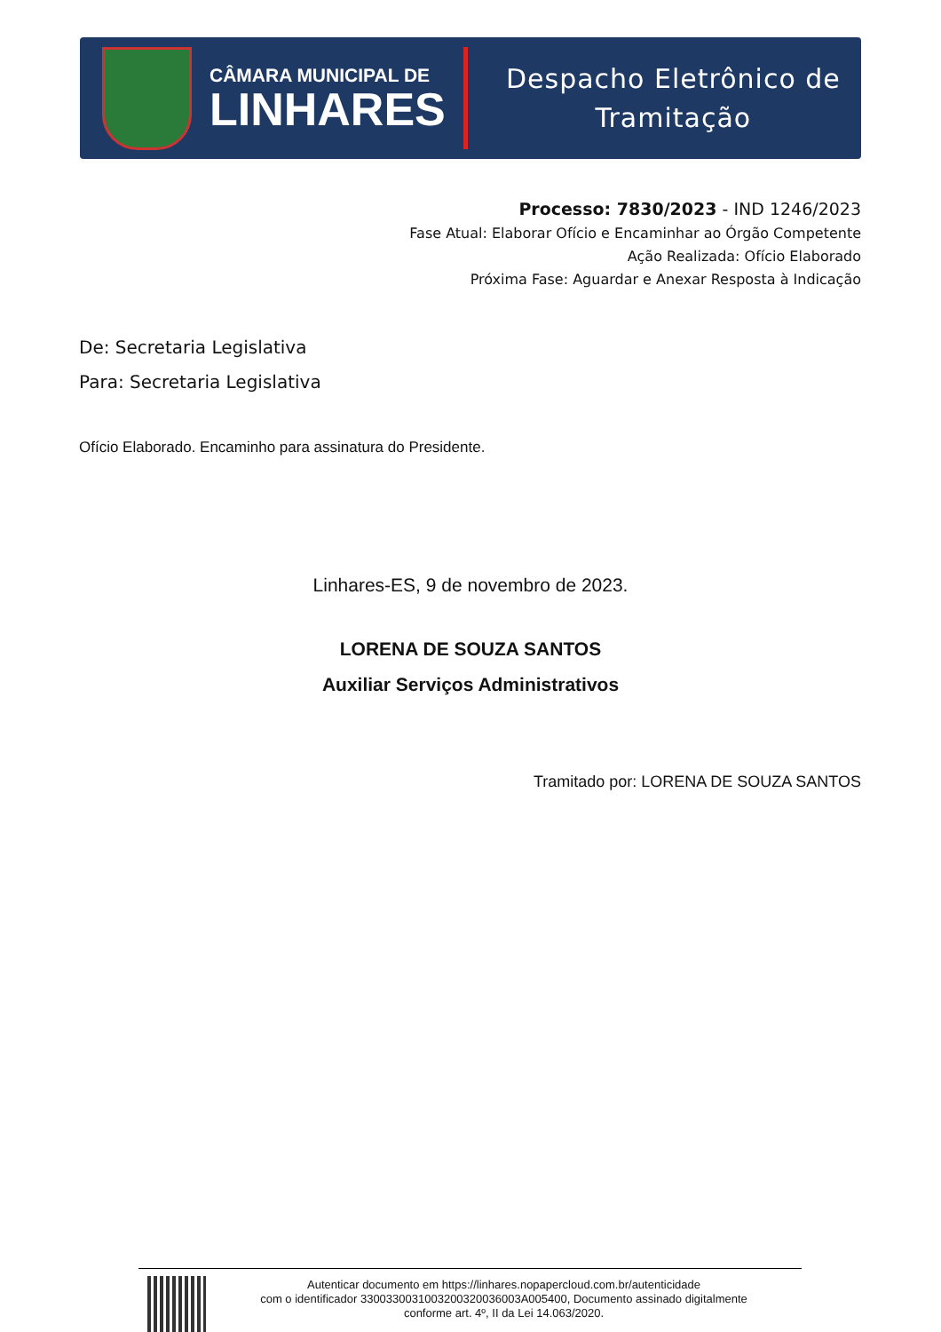CÂMARA MUNICIPAL DE
LINHARES
Despacho Eletrônico de
Tramitação
Processo: 7830/2023 - IND 1246/2023
Fase Atual: Elaborar Ofício e Encaminhar ao Órgão Competente
Ação Realizada: Ofício Elaborado
Próxima Fase: Aguardar e Anexar Resposta à Indicação
De: Secretaria Legislativa
Para: Secretaria Legislativa
Ofício Elaborado. Encaminho para assinatura do Presidente.
Linhares-ES, 9 de novembro de 2023.
LORENA DE SOUZA SANTOS
Auxiliar Serviços Administrativos
Tramitado por: LORENA DE SOUZA SANTOS
Autenticar documento em https://linhares.nopapercloud.com.br/autenticidade
com o identificador 3300330031003200320036003A005400, Documento assinado digitalmente
conforme art. 4º, II da Lei 14.063/2020.